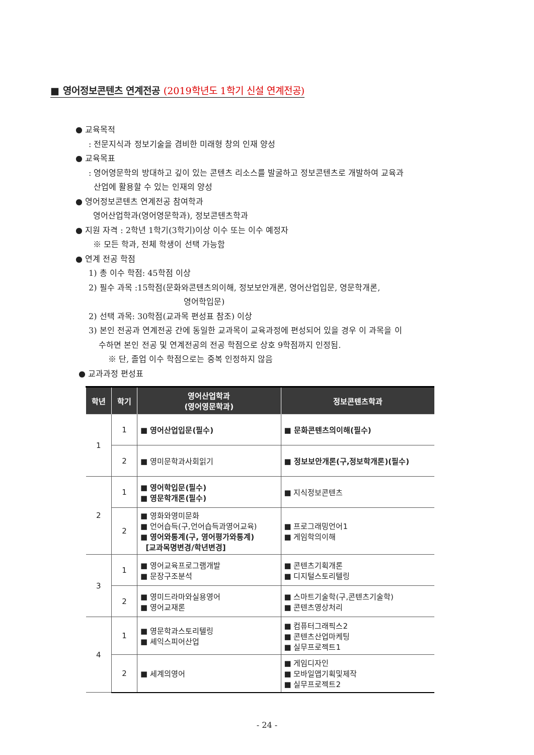■ 영어정보콘텐츠 연계전공 (2019학년도 1학기 신설 연계전공)
● 교육목적
: 전문지식과 정보기술을 겸비한 미래형 창의 인재 양성
● 교육목표
: 영어영문학의 방대하고 깊이 있는 콘텐츠 리소스를 발굴하고 정보콘텐츠로 개발하여 교육과
산업에 활용할 수 있는 인재의 양성
● 영어정보콘텐츠 연계전공 참여학과
영어산업학과(영어영문학과), 정보콘텐츠학과
● 지원 자격 : 2학년 1학기(3학기)이상 이수 또는 이수 예정자
※ 모든 학과, 전체 학생이 선택 가능함
● 연계 전공 학점
1) 총 이수 학점: 45학점 이상
2) 필수 과목 :15학점(문화와콘텐츠의이해, 정보보안개론, 영어산업입문, 영문학개론,
영어학입문)
2) 선택 과목: 30학점(교과목 편성표 참조) 이상
3) 본인 전공과 연계전공 간에 동일한 교과목이 교육과정에 편성되어 있을 경우 이 과목을 이
수하면 본인 전공 및 연계전공의 전공 학점으로 상호 9학점까지 인정됨.
※ 단, 졸업 이수 학점으로는 중복 인정하지 않음
● 교과과정 편성표
| 학년 | 학기 | 영어산업학과 (영어영문학과) | 정보콘텐츠학과 |
| --- | --- | --- | --- |
| 1 | 1 | ■ 영어산업입문(필수) | ■ 문화콘텐츠의이해(필수) |
| | 2 | ■ 영미문학과사회읽기 | ■ 정보보안개론(구,정보학개론)(필수) |
| 2 | 1 | ■ 영어학입문(필수) ■ 영문학개론(필수) | ■ 지식정보콘텐츠 |
| | 2 | ■ 영화와영미문화 ■ 언어습득(구,언어습득과영어교육) ■ 영어와통계(구, 영어평가와통계) [교과목명변경/학년변경] | ■ 프로그래밍언어1 ■ 게임학의이해 |
| 3 | 1 | ■ 영어교육프로그램개발 ■ 문장구조분석 | ■ 콘텐츠기획개론 ■ 디지털스토리텔링 |
| | 2 | ■ 영미드라마와실용영어 ■ 영어교재론 | ■ 스마트기술학(구,콘텐츠기술학) ■ 콘텐츠영상처리 |
| 4 | 1 | ■ 영문학과스토리텔링 ■ 셰익스피어산업 | ■ 컴퓨터그래픽스2 ■ 콘텐츠산업마케팅 ■ 실무프로젝트1 |
| | 2 | ■ 세계의영어 | ■ 게임디자인 ■ 모바일앱기획및제작 ■ 실무프로젝트2 |
- 24 -